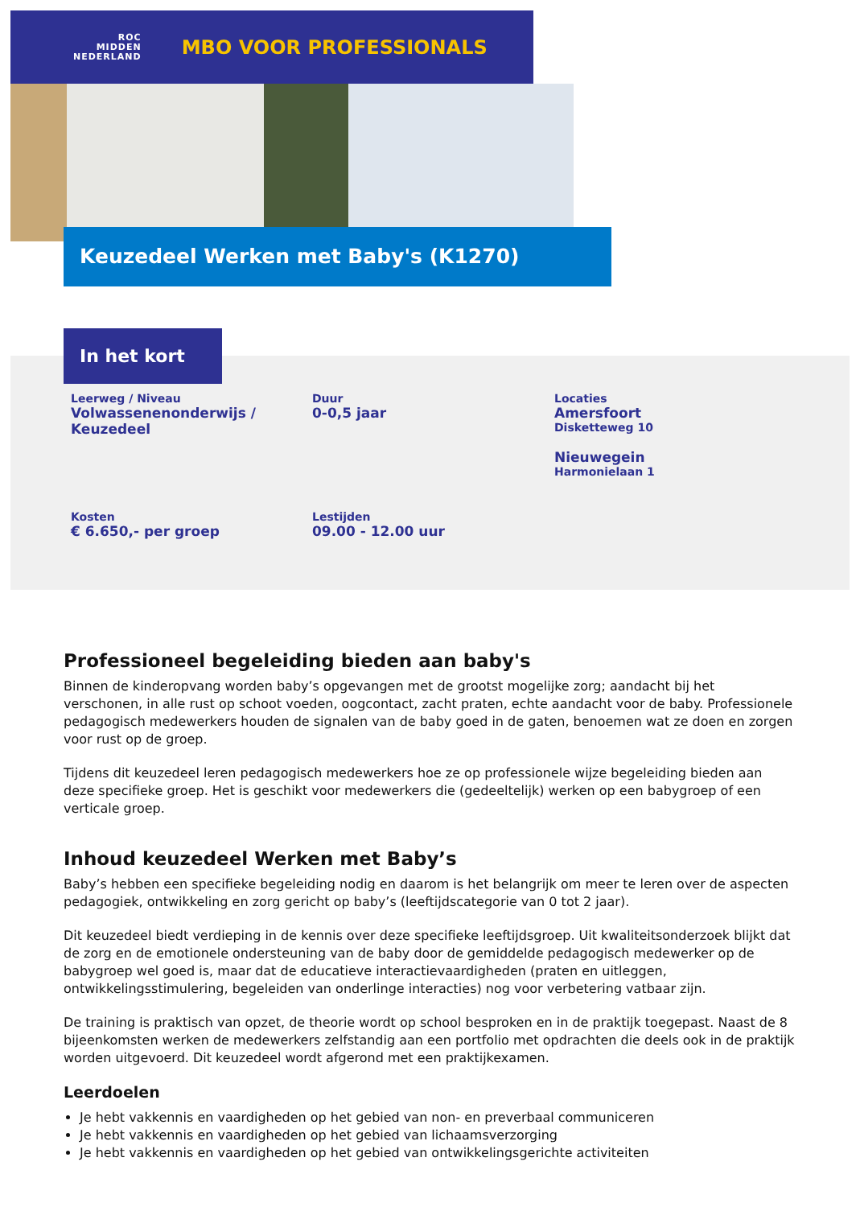ROC
MIDDEN
NEDERLAND
MBO VOOR PROFESSIONALS
Keuzedeel Werken met Baby's (K1270)
In het kort
Leerweg / Niveau
Volwassenenonderwijs / Keuzedeel
Duur
0-0,5 jaar
Locaties
Amersfoort
Disketteweg 10
Nieuwegein
Harmonielaan 1
Kosten
€ 6.650,- per groep
Lestijden
09.00 - 12.00 uur
Professioneel begeleiding bieden aan baby's
Binnen de kinderopvang worden baby’s opgevangen met de grootst mogelijke zorg; aandacht bij het verschonen, in alle rust op schoot voeden, oogcontact, zacht praten, echte aandacht voor de baby. Professionele pedagogisch medewerkers houden de signalen van de baby goed in de gaten, benoemen wat ze doen en zorgen voor rust op de groep.
Tijdens dit keuzedeel leren pedagogisch medewerkers hoe ze op professionele wijze begeleiding bieden aan deze specifieke groep. Het is geschikt voor medewerkers die (gedeeltelijk) werken op een babygroep of een verticale groep.
Inhoud keuzedeel Werken met Baby’s
Baby’s hebben een specifieke begeleiding nodig en daarom is het belangrijk om meer te leren over de aspecten pedagogiek, ontwikkeling en zorg gericht op baby’s (leeftijdscategorie van 0 tot 2 jaar).
Dit keuzedeel biedt verdieping in de kennis over deze specifieke leeftijdsgroep. Uit kwaliteitsonderzoek blijkt dat de zorg en de emotionele ondersteuning van de baby door de gemiddelde pedagogisch medewerker op de babygroep wel goed is, maar dat de educatieve interactievaardigheden (praten en uitleggen, ontwikkelingsstimulering, begeleiden van onderlinge interacties) nog voor verbetering vatbaar zijn.
De training is praktisch van opzet, de theorie wordt op school besproken en in de praktijk toegepast. Naast de 8 bijeenkomsten werken de medewerkers zelfstandig aan een portfolio met opdrachten die deels ook in de praktijk worden uitgevoerd. Dit keuzedeel wordt afgerond met een praktijkexamen.
Leerdoelen
Je hebt vakkennis en vaardigheden op het gebied van non- en preverbaal communiceren
Je hebt vakkennis en vaardigheden op het gebied van lichaamsverzorging
Je hebt vakkennis en vaardigheden op het gebied van ontwikkelingsgerichte activiteiten